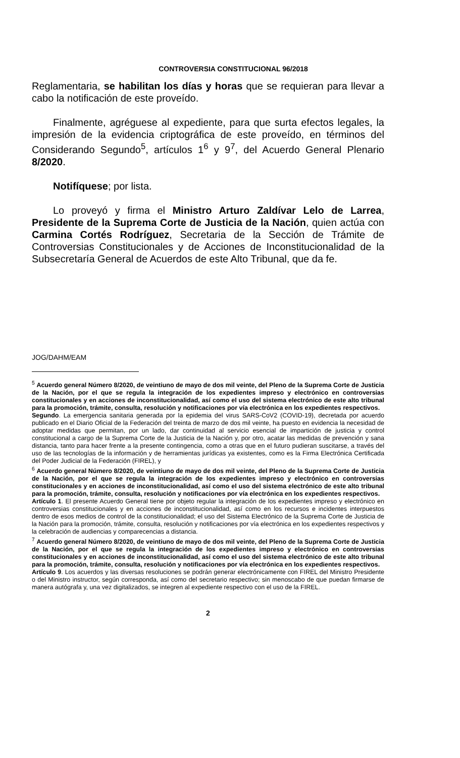CONTROVERSIA CONSTITUCIONAL 96/2018
Reglamentaria, se habilitan los días y horas que se requieran para llevar a cabo la notificación de este proveído.
Finalmente, agréguese al expediente, para que surta efectos legales, la impresión de la evidencia criptográfica de este proveído, en términos del Considerando Segundo<sup>5</sup>, artículos 1<sup>6</sup> y 9<sup>7</sup>, del Acuerdo General Plenario 8/2020.
Notifíquese; por lista.
Lo proveyó y firma el Ministro Arturo Zaldívar Lelo de Larrea, Presidente de la Suprema Corte de Justicia de la Nación, quien actúa con Carmina Cortés Rodríguez, Secretaria de la Sección de Trámite de Controversias Constitucionales y de Acciones de Inconstitucionalidad de la Subsecretaría General de Acuerdos de este Alto Tribunal, que da fe.
JOG/DAHM/EAM
<sup>5</sup> Acuerdo general Número 8/2020, de veintiuno de mayo de dos mil veinte, del Pleno de la Suprema Corte de Justicia de la Nación, por el que se regula la integración de los expedientes impreso y electrónico en controversias constitucionales y en acciones de inconstitucionalidad, así como el uso del sistema electrónico de este alto tribunal para la promoción, trámite, consulta, resolución y notificaciones por vía electrónica en los expedientes respectivos.
Segundo. La emergencia sanitaria generada por la epidemia del virus SARS-CoV2 (COVID-19), decretada por acuerdo publicado en el Diario Oficial de la Federación del treinta de marzo de dos mil veinte, ha puesto en evidencia la necesidad de adoptar medidas que permitan, por un lado, dar continuidad al servicio esencial de impartición de justicia y control constitucional a cargo de la Suprema Corte de la Justicia de la Nación y, por otro, acatar las medidas de prevención y sana distancia, tanto para hacer frente a la presente contingencia, como a otras que en el futuro pudieran suscitarse, a través del uso de las tecnologías de la información y de herramientas jurídicas ya existentes, como es la Firma Electrónica Certificada del Poder Judicial de la Federación (FIREL), y
<sup>6</sup> Acuerdo general Número 8/2020, de veintiuno de mayo de dos mil veinte, del Pleno de la Suprema Corte de Justicia de la Nación, por el que se regula la integración de los expedientes impreso y electrónico en controversias constitucionales y en acciones de inconstitucionalidad, así como el uso del sistema electrónico de este alto tribunal para la promoción, trámite, consulta, resolución y notificaciones por vía electrónica en los expedientes respectivos.
Artículo 1. El presente Acuerdo General tiene por objeto regular la integración de los expedientes impreso y electrónico en controversias constitucionales y en acciones de inconstitucionalidad, así como en los recursos e incidentes interpuestos dentro de esos medios de control de la constitucionalidad; el uso del Sistema Electrónico de la Suprema Corte de Justicia de la Nación para la promoción, trámite, consulta, resolución y notificaciones por vía electrónica en los expedientes respectivos y la celebración de audiencias y comparecencias a distancia.
<sup>7</sup> Acuerdo general Número 8/2020, de veintiuno de mayo de dos mil veinte, del Pleno de la Suprema Corte de Justicia de la Nación, por el que se regula la integración de los expedientes impreso y electrónico en controversias constitucionales y en acciones de inconstitucionalidad, así como el uso del sistema electrónico de este alto tribunal para la promoción, trámite, consulta, resolución y notificaciones por vía electrónica en los expedientes respectivos.
Artículo 9. Los acuerdos y las diversas resoluciones se podrán generar electrónicamente con FIREL del Ministro Presidente o del Ministro instructor, según corresponda, así como del secretario respectivo; sin menoscabo de que puedan firmarse de manera autógrafa y, una vez digitalizados, se integren al expediente respectivo con el uso de la FIREL.
2